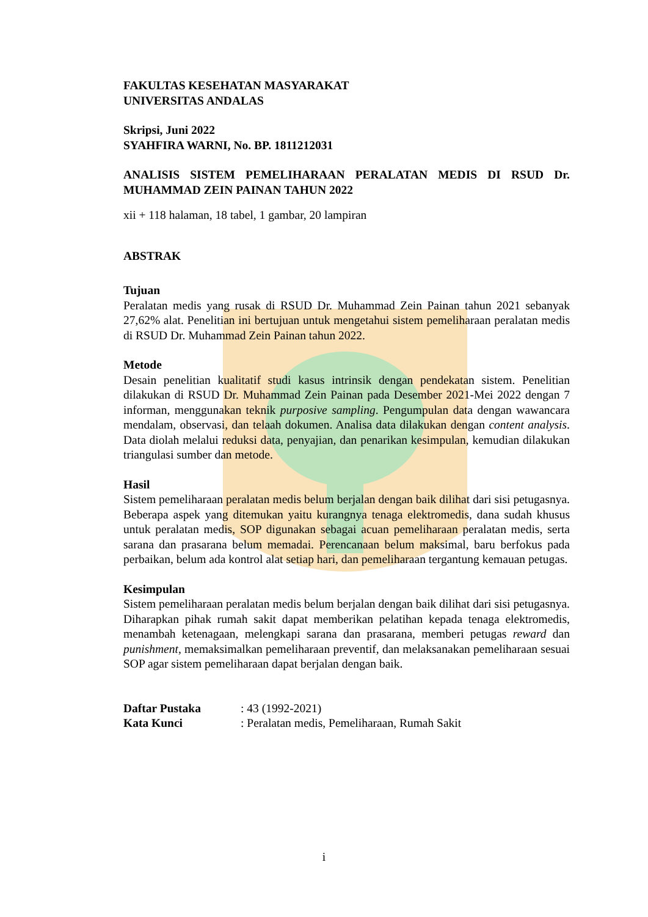FAKULTAS KESEHATAN MASYARAKAT
UNIVERSITAS ANDALAS
Skripsi, Juni 2022
SYAHFIRA WARNI, No. BP. 1811212031
ANALISIS SISTEM PEMELIHARAAN PERALATAN MEDIS DI RSUD Dr. MUHAMMAD ZEIN PAINAN TAHUN 2022
xii + 118 halaman, 18 tabel, 1 gambar, 20 lampiran
ABSTRAK
Tujuan
Peralatan medis yang rusak di RSUD Dr. Muhammad Zein Painan tahun 2021 sebanyak 27,62% alat. Penelitian ini bertujuan untuk mengetahui sistem pemeliharaan peralatan medis di RSUD Dr. Muhammad Zein Painan tahun 2022.
Metode
Desain penelitian kualitatif studi kasus intrinsik dengan pendekatan sistem. Penelitian dilakukan di RSUD Dr. Muhammad Zein Painan pada Desember 2021-Mei 2022 dengan 7 informan, menggunakan teknik purposive sampling. Pengumpulan data dengan wawancara mendalam, observasi, dan telaah dokumen. Analisa data dilakukan dengan content analysis. Data diolah melalui reduksi data, penyajian, dan penarikan kesimpulan, kemudian dilakukan triangulasi sumber dan metode.
Hasil
Sistem pemeliharaan peralatan medis belum berjalan dengan baik dilihat dari sisi petugasnya. Beberapa aspek yang ditemukan yaitu kurangnya tenaga elektromedis, dana sudah khusus untuk peralatan medis, SOP digunakan sebagai acuan pemeliharaan peralatan medis, serta sarana dan prasarana belum memadai. Perencanaan belum maksimal, baru berfokus pada perbaikan, belum ada kontrol alat setiap hari, dan pemeliharaan tergantung kemauan petugas.
Kesimpulan
Sistem pemeliharaan peralatan medis belum berjalan dengan baik dilihat dari sisi petugasnya. Diharapkan pihak rumah sakit dapat memberikan pelatihan kepada tenaga elektromedis, menambah ketenagaan, melengkapi sarana dan prasarana, memberi petugas reward dan punishment, memaksimalkan pemeliharaan preventif, dan melaksanakan pemeliharaan sesuai SOP agar sistem pemeliharaan dapat berjalan dengan baik.
| Daftar Pustaka | : 43 (1992-2021) |
| Kata Kunci | : Peralatan medis, Pemeliharaan, Rumah Sakit |
i